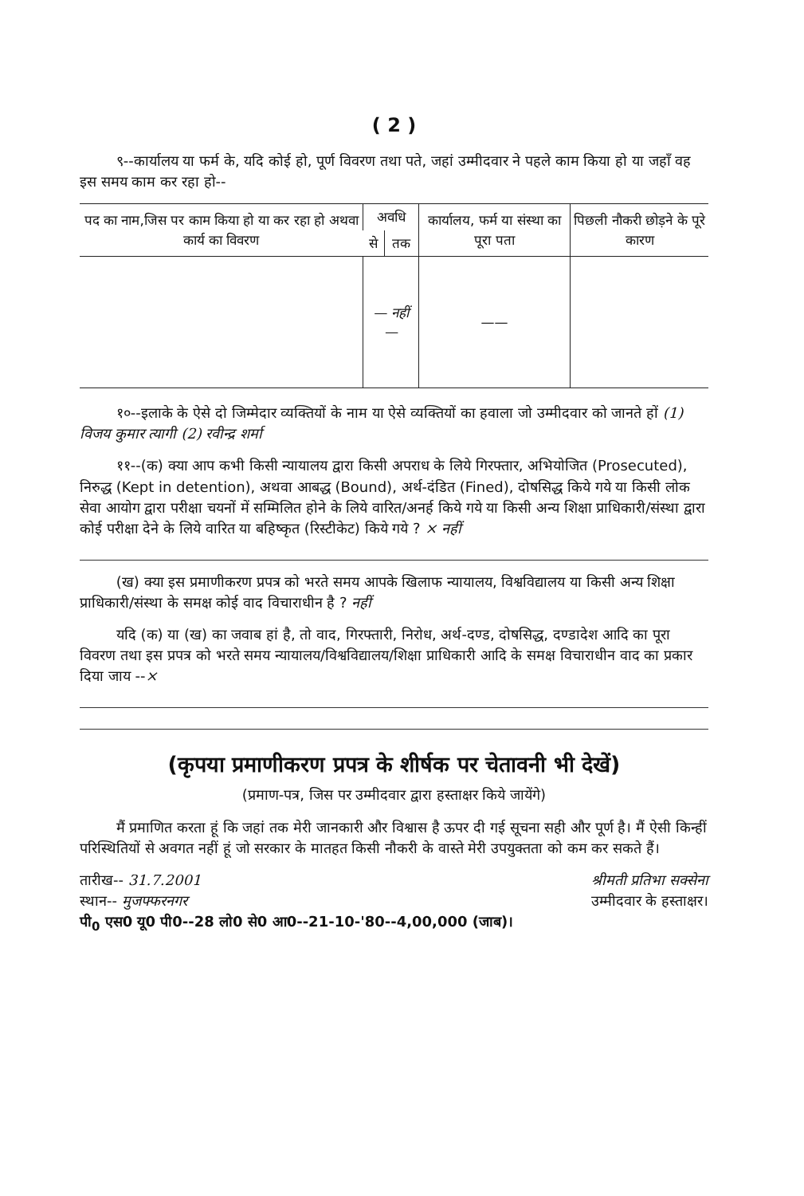( 2 )
९--कार्यालय या फर्म के, यदि कोई हो, पूर्ण विवरण तथा पते, जहां उम्मीदवार ने पहले काम किया हो या जहाँ वह इस समय काम कर रहा हो--
| पद का नाम,जिस पर काम किया हो या कर रहा हो अथवा कार्य का विवरण | अवधि | | कार्यालय, फर्म या संस्था का पूरा पता | पिछली नौकरी छोड़ने के पूरे कारण |
| --- | --- | --- | --- | --- |
| | से | तक | | |
| | — नहीं — | | —— | |
१०--इलाके के ऐसे दो जिम्मेदार व्यक्तियों के नाम या ऐसे व्यक्तियों का हवाला जो उम्मीदवार को जानते हों (1) विजय कुमार त्यागी (2) रवीन्द्र शर्मा
११--(क) क्या आप कभी किसी न्यायालय द्वारा किसी अपराध के लिये गिरफ्तार, अभियोजित (Prosecuted), निरुद्ध (Kept in detention), अथवा आबद्ध (Bound), अर्थ-दंडित (Fined), दोषसिद्ध किये गये या किसी लोक सेवा आयोग द्वारा परीक्षा चयनों में सम्मिलित होने के लिये वारित/अनर्ह किये गये या किसी अन्य शिक्षा प्राधिकारी/संस्था द्वारा कोई परीक्षा देने के लिये वारित या बहिष्कृत (रिस्टीकेट) किये गये ? × नहीं
(ख) क्या इस प्रमाणीकरण प्रपत्र को भरते समय आपके खिलाफ न्यायालय, विश्वविद्यालय या किसी अन्य शिक्षा प्राधिकारी/संस्था के समक्ष कोई वाद विचाराधीन है ? नहीं
यदि (क) या (ख) का जवाब हां है, तो वाद, गिरफ्तारी, निरोध, अर्थ-दण्ड, दोषसिद्ध, दण्डादेश आदि का पूरा विवरण तथा इस प्रपत्र को भरते समय न्यायालय/विश्वविद्यालय/शिक्षा प्राधिकारी आदि के समक्ष विचाराधीन वाद का प्रकार दिया जाय --×
(कृपया प्रमाणीकरण प्रपत्र के शीर्षक पर चेतावनी भी देखें)
(प्रमाण-पत्र, जिस पर उम्मीदवार द्वारा हस्ताक्षर किये जायेंगे)
मैं प्रमाणित करता हूं कि जहां तक मेरी जानकारी और विश्वास है ऊपर दी गई सूचना सही और पूर्ण है। मैं ऐसी किन्हीं परिस्थितियों से अवगत नहीं हूं जो सरकार के मातहत किसी नौकरी के वास्ते मेरी उपयुक्तता को कम कर सकते हैं।
तारीख-- 31.7.2001 श्रीमती प्रतिभा सक्सेना
स्थान-- मुजफ्फरनगर उम्मीदवार के हस्ताक्षर।
पी<sub>0</sub> एस0 यू0 पी0--28 लो0 से0 आ0--21-10-'80--4,00,000 (जाब)।